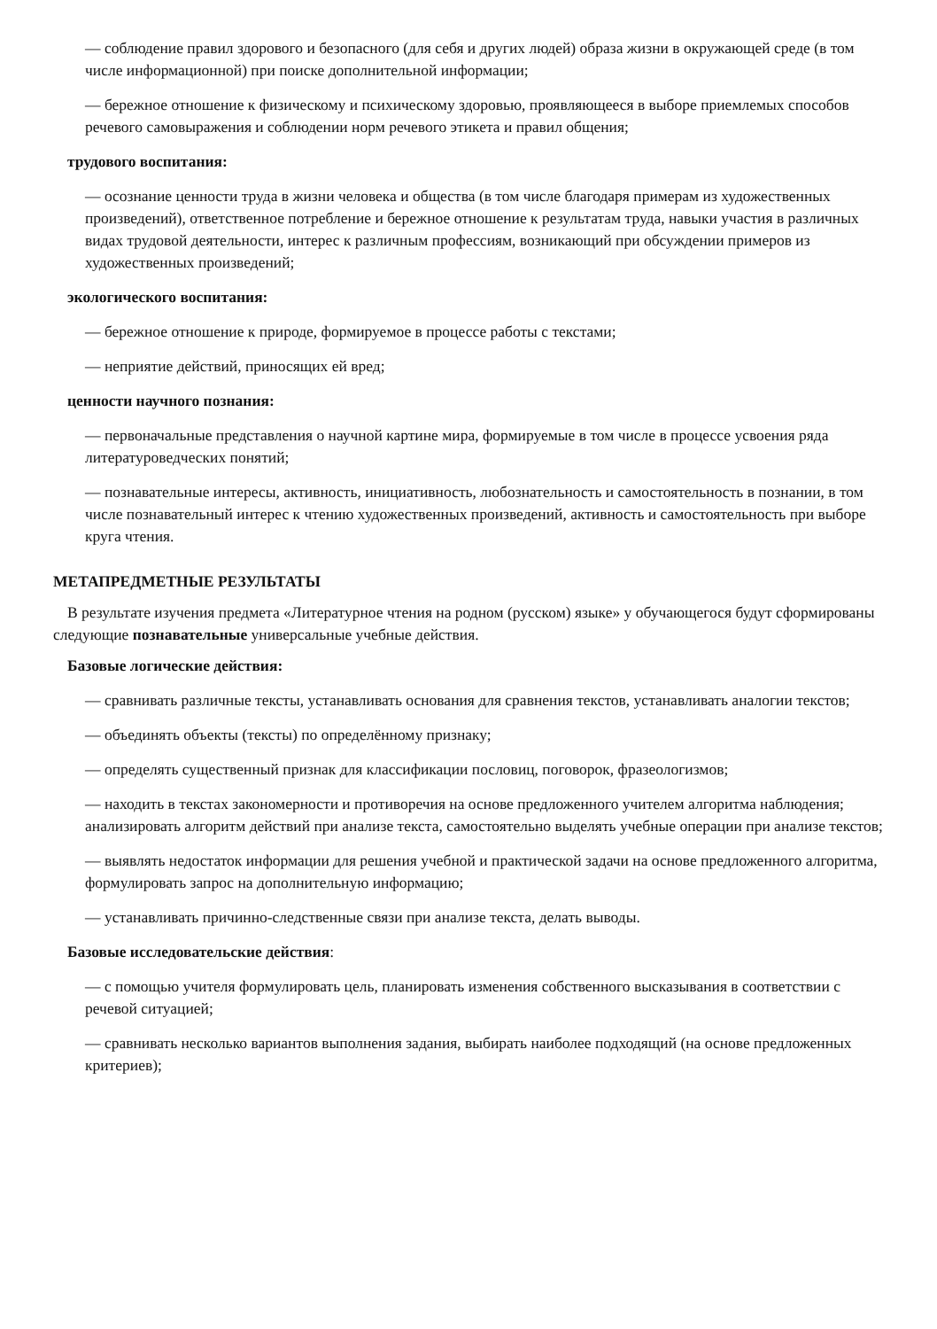— соблюдение правил здорового и безопасного (для себя и других людей) образа жизни в окружающей среде (в том числе информационной) при поиске дополнительной информации;
— бережное отношение к физическому и психическому здоровью, проявляющееся в выборе приемлемых способов речевого самовыражения и соблюдении норм речевого этикета и правил общения;
трудового воспитания:
— осознание ценности труда в жизни человека и общества (в том числе благодаря примерам из художественных произведений), ответственное потребление и бережное отношение к результатам труда, навыки участия в различных видах трудовой деятельности, интерес к различным профессиям, возникающий при обсуждении примеров из художественных произведений;
экологического воспитания:
— бережное отношение к природе, формируемое в процессе работы с текстами;
— неприятие действий, приносящих ей вред;
ценности научного познания:
— первоначальные представления о научной картине мира, формируемые в том числе в процессе усвоения ряда литературоведческих понятий;
— познавательные интересы, активность, инициативность, любознательность и самостоятельность в познании, в том числе познавательный интерес к чтению художественных произведений, активность и самостоятельность при выборе круга чтения.
МЕТАПРЕДМЕТНЫЕ РЕЗУЛЬТАТЫ
В результате изучения предмета «Литературное чтения на родном (русском) языке» у обучающегося будут сформированы следующие познавательные универсальные учебные действия.
Базовые логические действия:
— сравнивать различные тексты, устанавливать основания для сравнения текстов, устанавливать аналогии текстов;
— объединять объекты (тексты) по определённому признаку;
— определять существенный признак для классификации пословиц, поговорок, фразеологизмов;
— находить в текстах закономерности и противоречия на основе предложенного учителем алгоритма наблюдения; анализировать алгоритм действий при анализе текста, самостоятельно выделять учебные операции при анализе текстов;
— выявлять недостаток информации для решения учебной и практической задачи на основе предложенного алгоритма, формулировать запрос на дополнительную информацию;
— устанавливать причинно-следственные связи при анализе текста, делать выводы.
Базовые исследовательские действия:
— с помощью учителя формулировать цель, планировать изменения собственного высказывания в соответствии с речевой ситуацией;
— сравнивать несколько вариантов выполнения задания, выбирать наиболее подходящий (на основе предложенных критериев);